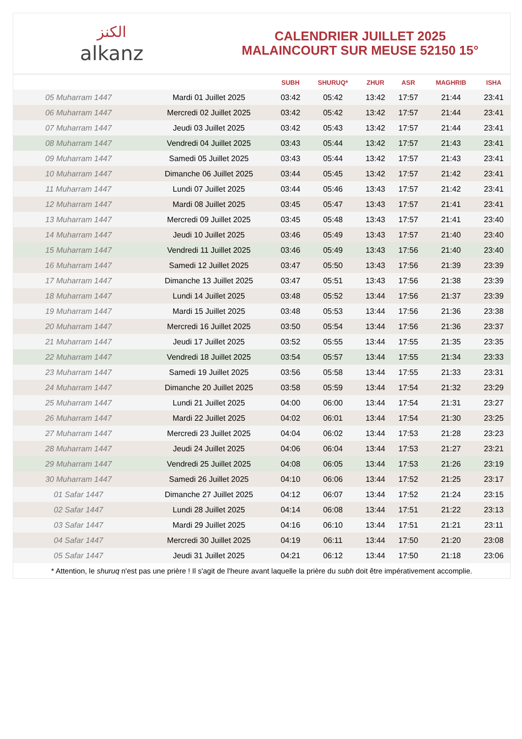الكنز
alkanz
CALENDRIER JUILLET 2025
MALAINCOURT SUR MEUSE 52150 15°
| | | SUBH | SHURUQ* | ZHUR | ASR | MAGHRIB | ISHA |
| --- | --- | --- | --- | --- | --- | --- | --- |
| 05 Muharram 1447 | Mardi 01 Juillet 2025 | 03:42 | 05:42 | 13:42 | 17:57 | 21:44 | 23:41 |
| 06 Muharram 1447 | Mercredi 02 Juillet 2025 | 03:42 | 05:42 | 13:42 | 17:57 | 21:44 | 23:41 |
| 07 Muharram 1447 | Jeudi 03 Juillet 2025 | 03:42 | 05:43 | 13:42 | 17:57 | 21:44 | 23:41 |
| 08 Muharram 1447 | Vendredi 04 Juillet 2025 | 03:43 | 05:44 | 13:42 | 17:57 | 21:43 | 23:41 |
| 09 Muharram 1447 | Samedi 05 Juillet 2025 | 03:43 | 05:44 | 13:42 | 17:57 | 21:43 | 23:41 |
| 10 Muharram 1447 | Dimanche 06 Juillet 2025 | 03:44 | 05:45 | 13:42 | 17:57 | 21:42 | 23:41 |
| 11 Muharram 1447 | Lundi 07 Juillet 2025 | 03:44 | 05:46 | 13:43 | 17:57 | 21:42 | 23:41 |
| 12 Muharram 1447 | Mardi 08 Juillet 2025 | 03:45 | 05:47 | 13:43 | 17:57 | 21:41 | 23:41 |
| 13 Muharram 1447 | Mercredi 09 Juillet 2025 | 03:45 | 05:48 | 13:43 | 17:57 | 21:41 | 23:40 |
| 14 Muharram 1447 | Jeudi 10 Juillet 2025 | 03:46 | 05:49 | 13:43 | 17:57 | 21:40 | 23:40 |
| 15 Muharram 1447 | Vendredi 11 Juillet 2025 | 03:46 | 05:49 | 13:43 | 17:56 | 21:40 | 23:40 |
| 16 Muharram 1447 | Samedi 12 Juillet 2025 | 03:47 | 05:50 | 13:43 | 17:56 | 21:39 | 23:39 |
| 17 Muharram 1447 | Dimanche 13 Juillet 2025 | 03:47 | 05:51 | 13:43 | 17:56 | 21:38 | 23:39 |
| 18 Muharram 1447 | Lundi 14 Juillet 2025 | 03:48 | 05:52 | 13:44 | 17:56 | 21:37 | 23:39 |
| 19 Muharram 1447 | Mardi 15 Juillet 2025 | 03:48 | 05:53 | 13:44 | 17:56 | 21:36 | 23:38 |
| 20 Muharram 1447 | Mercredi 16 Juillet 2025 | 03:50 | 05:54 | 13:44 | 17:56 | 21:36 | 23:37 |
| 21 Muharram 1447 | Jeudi 17 Juillet 2025 | 03:52 | 05:55 | 13:44 | 17:55 | 21:35 | 23:35 |
| 22 Muharram 1447 | Vendredi 18 Juillet 2025 | 03:54 | 05:57 | 13:44 | 17:55 | 21:34 | 23:33 |
| 23 Muharram 1447 | Samedi 19 Juillet 2025 | 03:56 | 05:58 | 13:44 | 17:55 | 21:33 | 23:31 |
| 24 Muharram 1447 | Dimanche 20 Juillet 2025 | 03:58 | 05:59 | 13:44 | 17:54 | 21:32 | 23:29 |
| 25 Muharram 1447 | Lundi 21 Juillet 2025 | 04:00 | 06:00 | 13:44 | 17:54 | 21:31 | 23:27 |
| 26 Muharram 1447 | Mardi 22 Juillet 2025 | 04:02 | 06:01 | 13:44 | 17:54 | 21:30 | 23:25 |
| 27 Muharram 1447 | Mercredi 23 Juillet 2025 | 04:04 | 06:02 | 13:44 | 17:53 | 21:28 | 23:23 |
| 28 Muharram 1447 | Jeudi 24 Juillet 2025 | 04:06 | 06:04 | 13:44 | 17:53 | 21:27 | 23:21 |
| 29 Muharram 1447 | Vendredi 25 Juillet 2025 | 04:08 | 06:05 | 13:44 | 17:53 | 21:26 | 23:19 |
| 30 Muharram 1447 | Samedi 26 Juillet 2025 | 04:10 | 06:06 | 13:44 | 17:52 | 21:25 | 23:17 |
| 01 Safar 1447 | Dimanche 27 Juillet 2025 | 04:12 | 06:07 | 13:44 | 17:52 | 21:24 | 23:15 |
| 02 Safar 1447 | Lundi 28 Juillet 2025 | 04:14 | 06:08 | 13:44 | 17:51 | 21:22 | 23:13 |
| 03 Safar 1447 | Mardi 29 Juillet 2025 | 04:16 | 06:10 | 13:44 | 17:51 | 21:21 | 23:11 |
| 04 Safar 1447 | Mercredi 30 Juillet 2025 | 04:19 | 06:11 | 13:44 | 17:50 | 21:20 | 23:08 |
| 05 Safar 1447 | Jeudi 31 Juillet 2025 | 04:21 | 06:12 | 13:44 | 17:50 | 21:18 | 23:06 |
* Attention, le shuruq n'est pas une prière ! Il s'agit de l'heure avant laquelle la prière du subh doit être impérativement accomplie.